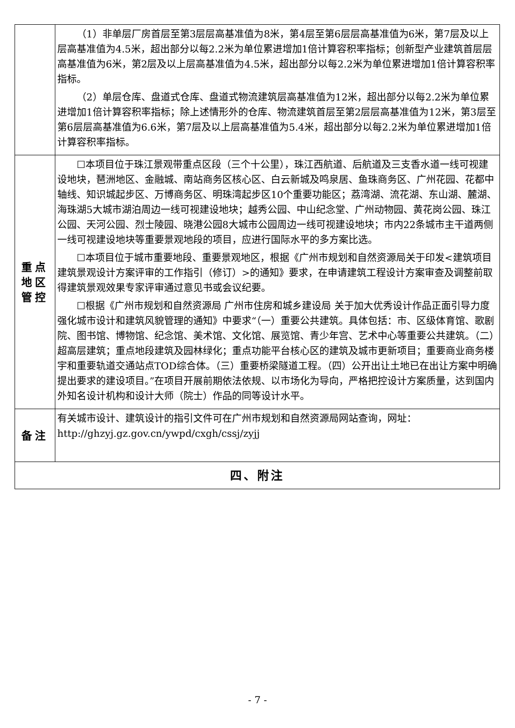| | （1）非单层厂房首层至第3层层高基准值为8米，第4层至第6层层高基准值为6米，第7层及以上层高基准值为4.5米，超出部分以每2.2米为单位累进增加1倍计算容积率指标；创新型产业建筑首层层高基准值为6米，第2层及以上层高基准值为4.5米，超出部分以每2.2米为单位累进增加1倍计算容积率指标。 （2）单层仓库、盘道式仓库、盘道式物流建筑层高基准值为12米，超出部分以每2.2米为单位累进增加1倍计算容积率指标；除上述情形外的仓库、物流建筑首层至第2层层高基准值为12米，第3层至第6层层高基准值为6.6米，第7层及以上层高基准值为5.4米，超出部分以每2.2米为单位累进增加1倍计算容积率指标。 |
| 重点地区管控 | ☐本项目位于珠江景观带重点区段（三个十公里），珠江西航道、后航道及三支香水道一线可视建设地块，琶洲地区、金融城、南站商务区核心区、白云新城及鸣泉居、鱼珠商务区、广州花园、花都中轴线、知识城起步区、万博商务区、明珠湾起步区10个重要功能区；荔湾湖、流花湖、东山湖、麓湖、海珠湖5大城市湖泊周边一线可视建设地块；越秀公园、中山纪念堂、广州动物园、黄花岗公园、珠江公园、天河公园、烈士陵园、晓港公园8大城市公园周边一线可视建设地块；市内22条城市主干道两侧一线可视建设地块等重要景观地段的项目，应进行国际水平的多方案比选。 ☐本项目位于城市重要地段、重要景观地区，根据《广州市规划和自然资源局关于印发<建筑项目建筑景观设计方案评审的工作指引（修订）>的通知》要求，在申请建筑工程设计方案审查及调整前取得建筑景观效果专家评审通过意见书或会议纪要。 ☐根据《广州市规划和自然资源局 广州市住房和城乡建设局 关于加大优秀设计作品正面引导力度强化城市设计和建筑风貌管理的通知》中要求“（一）重要公共建筑。具体包括：市、区级体育馆、歌剧院、图书馆、博物馆、纪念馆、美术馆、文化馆、展览馆、青少年宫、艺术中心等重要公共建筑。（二）超高层建筑；重点地段建筑及园林绿化；重点功能平台核心区的建筑及城市更新项目；重要商业商务楼宇和重要轨道交通站点TOD综合体。（三）重要桥梁隧道工程。（四）公开出让土地已在出让方案中明确提出要求的建设项目。”在项目开展前期依法依规、以市场化为导向，严格把控设计方案质量，达到国内外知名设计机构和设计大师（院士）作品的同等设计水平。 |
| 备注 | 有关城市设计、建筑设计的指引文件可在广州市规划和自然资源局网站查询，网址：http://ghzyj.gz.gov.cn/ywpd/cxgh/cssj/zyjj |
| 四、附注 | |
- 7 -